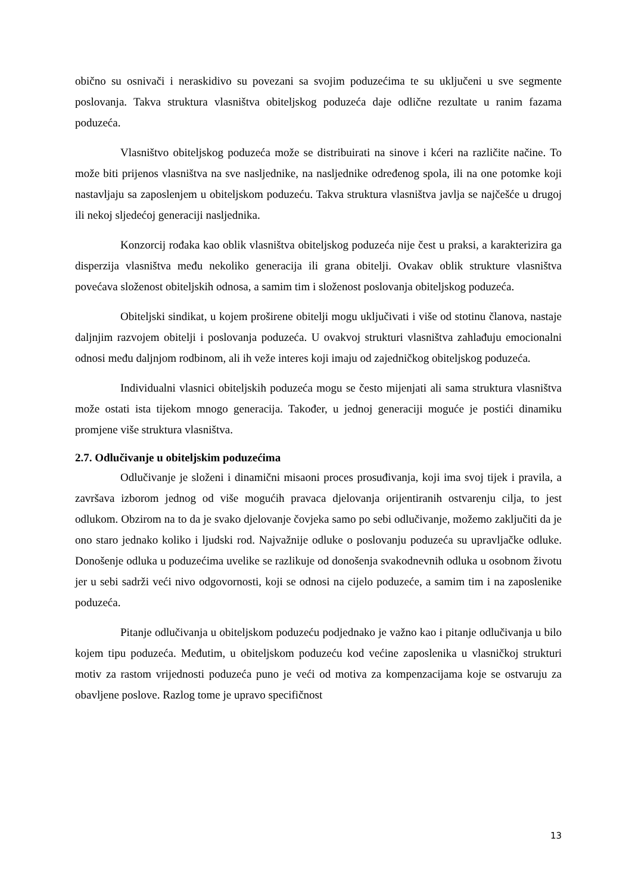obično su osnivači i neraskidivo su povezani sa svojim poduzećima te su uključeni u sve segmente poslovanja. Takva struktura vlasništva obiteljskog poduzeća daje odlične rezultate u ranim fazama poduzeća.
Vlasništvo obiteljskog poduzeća može se distribuirati na sinove i kćeri na različite načine. To može biti prijenos vlasništva na sve nasljednike, na nasljednike određenog spola, ili na one potomke koji nastavljaju sa zaposlenjem u obiteljskom poduzeću. Takva struktura vlasništva javlja se najčešće u drugoj ili nekoj sljedećoj generaciji nasljednika.
Konzorcij rođaka kao oblik vlasništva obiteljskog poduzeća nije čest u praksi, a karakterizira ga disperzija vlasništva među nekoliko generacija ili grana obitelji. Ovakav oblik strukture vlasništva povećava složenost obiteljskih odnosa, a samim tim i složenost poslovanja obiteljskog poduzeća.
Obiteljski sindikat, u kojem proširene obitelji mogu uključivati i više od stotinu članova, nastaje daljnjim razvojem obitelji i poslovanja poduzeća. U ovakvoj strukturi vlasništva zahlađuju emocionalni odnosi među daljnjom rodbinom, ali ih veže interes koji imaju od zajedničkog obiteljskog poduzeća.
Individualni vlasnici obiteljskih poduzeća mogu se često mijenjati ali sama struktura vlasništva može ostati ista tijekom mnogo generacija. Također, u jednoj generaciji moguće je postići dinamiku promjene više struktura vlasništva.
2.7. Odlučivanje u obiteljskim poduzećima
Odlučivanje je složeni i dinamični misaoni proces prosuđivanja, koji ima svoj tijek i pravila, a završava izborom jednog od više mogućih pravaca djelovanja orijentiranih ostvarenju cilja, to jest odlukom. Obzirom na to da je svako djelovanje čovjeka samo po sebi odlučivanje, možemo zaključiti da je ono staro jednako koliko i ljudski rod. Najvažnije odluke o poslovanju poduzeća su upravljačke odluke. Donošenje odluka u poduzećima uvelike se razlikuje od donošenja svakodnevnih odluka u osobnom životu jer u sebi sadrži veći nivo odgovornosti, koji se odnosi na cijelo poduzeće, a samim tim i na zaposlenike poduzeća.
Pitanje odlučivanja u obiteljskom poduzeću podjednako je važno kao i pitanje odlučivanja u bilo kojem tipu poduzeća. Međutim, u obiteljskom poduzeću kod većine zaposlenika u vlasničkoj strukturi motiv za rastom vrijednosti poduzeća puno je veći od motiva za kompenzacijama koje se ostvaruju za obavljene poslove. Razlog tome je upravo specifičnost
13